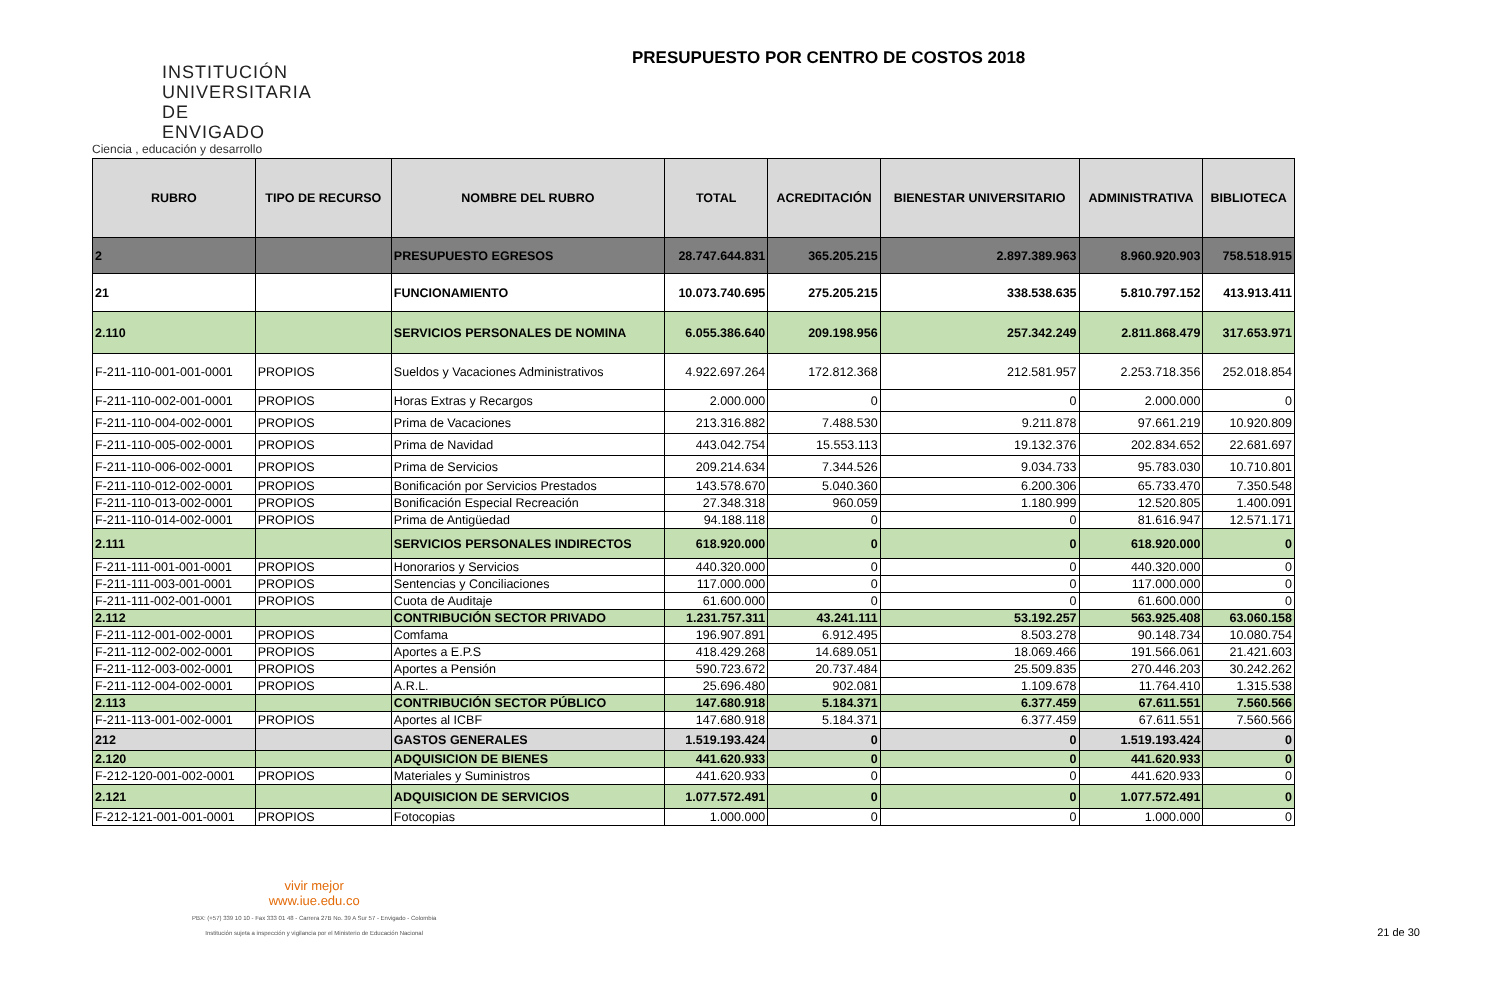INSTITUCIÓN UNIVERSITARIA DE ENVIGADO
Ciencia , educación y desarrollo
PRESUPUESTO POR CENTRO DE COSTOS 2018
| RUBRO | TIPO DE RECURSO | NOMBRE DEL RUBRO | TOTAL | ACREDITACIÓN | BIENESTAR UNIVERSITARIO | ADMINISTRATIVA | BIBLIOTECA |
| --- | --- | --- | --- | --- | --- | --- | --- |
| 2 | | PRESUPUESTO EGRESOS | 28.747.644.831 | 365.205.215 | 2.897.389.963 | 8.960.920.903 | 758.518.915 |
| 21 | | FUNCIONAMIENTO | 10.073.740.695 | 275.205.215 | 338.538.635 | 5.810.797.152 | 413.913.411 |
| 2.110 | | SERVICIOS PERSONALES DE NOMINA | 6.055.386.640 | 209.198.956 | 257.342.249 | 2.811.868.479 | 317.653.971 |
| F-211-110-001-001-0001 | PROPIOS | Sueldos y Vacaciones Administrativos | 4.922.697.264 | 172.812.368 | 212.581.957 | 2.253.718.356 | 252.018.854 |
| F-211-110-002-001-0001 | PROPIOS | Horas Extras y Recargos | 2.000.000 | 0 | 0 | 2.000.000 | 0 |
| F-211-110-004-002-0001 | PROPIOS | Prima de Vacaciones | 213.316.882 | 7.488.530 | 9.211.878 | 97.661.219 | 10.920.809 |
| F-211-110-005-002-0001 | PROPIOS | Prima de Navidad | 443.042.754 | 15.553.113 | 19.132.376 | 202.834.652 | 22.681.697 |
| F-211-110-006-002-0001 | PROPIOS | Prima de Servicios | 209.214.634 | 7.344.526 | 9.034.733 | 95.783.030 | 10.710.801 |
| F-211-110-012-002-0001 | PROPIOS | Bonificación por Servicios Prestados | 143.578.670 | 5.040.360 | 6.200.306 | 65.733.470 | 7.350.548 |
| F-211-110-013-002-0001 | PROPIOS | Bonificación Especial Recreación | 27.348.318 | 960.059 | 1.180.999 | 12.520.805 | 1.400.091 |
| F-211-110-014-002-0001 | PROPIOS | Prima de Antigüedad | 94.188.118 | 0 | 0 | 81.616.947 | 12.571.171 |
| 2.111 | | SERVICIOS PERSONALES INDIRECTOS | 618.920.000 | 0 | 0 | 618.920.000 | 0 |
| F-211-111-001-001-0001 | PROPIOS | Honorarios y Servicios | 440.320.000 | 0 | 0 | 440.320.000 | 0 |
| F-211-111-003-001-0001 | PROPIOS | Sentencias y Conciliaciones | 117.000.000 | 0 | 0 | 117.000.000 | 0 |
| F-211-111-002-001-0001 | PROPIOS | Cuota de Auditaje | 61.600.000 | 0 | 0 | 61.600.000 | 0 |
| 2.112 | | CONTRIBUCIÓN SECTOR PRIVADO | 1.231.757.311 | 43.241.111 | 53.192.257 | 563.925.408 | 63.060.158 |
| F-211-112-001-002-0001 | PROPIOS | Comfama | 196.907.891 | 6.912.495 | 8.503.278 | 90.148.734 | 10.080.754 |
| F-211-112-002-002-0001 | PROPIOS | Aportes a E.P.S | 418.429.268 | 14.689.051 | 18.069.466 | 191.566.061 | 21.421.603 |
| F-211-112-003-002-0001 | PROPIOS | Aportes a Pensión | 590.723.672 | 20.737.484 | 25.509.835 | 270.446.203 | 30.242.262 |
| F-211-112-004-002-0001 | PROPIOS | A.R.L. | 25.696.480 | 902.081 | 1.109.678 | 11.764.410 | 1.315.538 |
| 2.113 | | CONTRIBUCIÓN SECTOR PÚBLICO | 147.680.918 | 5.184.371 | 6.377.459 | 67.611.551 | 7.560.566 |
| F-211-113-001-002-0001 | PROPIOS | Aportes al ICBF | 147.680.918 | 5.184.371 | 6.377.459 | 67.611.551 | 7.560.566 |
| 212 | | GASTOS GENERALES | 1.519.193.424 | 0 | 0 | 1.519.193.424 | 0 |
| 2.120 | | ADQUISICION DE BIENES | 441.620.933 | 0 | 0 | 441.620.933 | 0 |
| F-212-120-001-002-0001 | PROPIOS | Materiales y Suministros | 441.620.933 | 0 | 0 | 441.620.933 | 0 |
| 2.121 | | ADQUISICION DE SERVICIOS | 1.077.572.491 | 0 | 0 | 1.077.572.491 | 0 |
| F-212-121-001-001-0001 | PROPIOS | Fotocopias | 1.000.000 | 0 | 0 | 1.000.000 | 0 |
vivir mejor
www.iue.edu.co
PBX: (+57) 339 10 10 - Fax 333 01 48 - Carrera 27B No. 39 A Sur 57 - Envigado - Colombia
Institución sujeta a inspección y vigilancia por el Ministerio de Educación Nacional
21 de 30